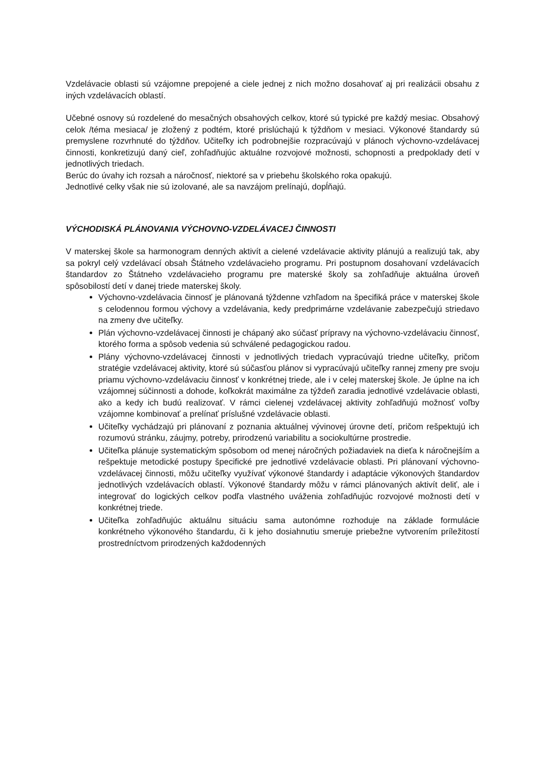Vzdelávacie oblasti sú vzájomne prepojené a ciele jednej z nich možno dosahovať aj pri realizácii obsahu z iných vzdelávacích oblastí.
Učebné osnovy sú rozdelené do mesačných obsahových celkov, ktoré sú typické pre každý mesiac. Obsahový celok /téma mesiaca/ je zložený z podtém, ktoré prislúchajú k týždňom v mesiaci. Výkonové štandardy sú premyslene rozvrhnuté do týždňov. Učiteľky ich podrobnejšie rozpracúvajú v plánoch výchovno-vzdelávacej činnosti, konkretizujú daný cieľ, zohľadňujúc aktuálne rozvojové možnosti, schopnosti a predpoklady detí v jednotlivých triedach.
Berúc do úvahy ich rozsah a náročnosť, niektoré sa v priebehu školského roka opakujú.
Jednotlivé celky však nie sú izolované, ale sa navzájom prelínajú, dopĺňajú.
VÝCHODISKÁ PLÁNOVANIA VÝCHOVNO-VZDELÁVACEJ ČINNOSTI
V materskej škole sa harmonogram denných aktivít a cielené vzdelávacie aktivity plánujú a realizujú tak, aby sa pokryl celý vzdelávací obsah Štátneho vzdelávacieho programu. Pri postupnom dosahovaní vzdelávacích štandardov zo Štátneho vzdelávacieho programu pre materské školy sa zohľadňuje aktuálna úroveň spôsobilostí detí v danej triede materskej školy.
Výchovno-vzdelávacia činnosť je plánovaná týždenne vzhľadom na špecifiká práce v materskej škole s celodennou formou výchovy a vzdelávania, kedy predprimárne vzdelávanie zabezpečujú striedavo na zmeny dve učiteľky.
Plán výchovno-vzdelávacej činnosti je chápaný ako súčasť prípravy na výchovno-vzdelávaciu činnosť, ktorého forma a spôsob vedenia sú schválené pedagogickou radou.
Plány výchovno-vzdelávacej činnosti v jednotlivých triedach vypracúvajú triedne učiteľky, pričom stratégie vzdelávacej aktivity, ktoré sú súčasťou plánov si vypracúvajú učiteľky rannej zmeny pre svoju priamu výchovno-vzdelávaciu činnosť v konkrétnej triede, ale i v celej materskej škole. Je úplne na ich vzájomnej súčinnosti a dohode, koľkokrát maximálne za týždeň zaradia jednotlivé vzdelávacie oblasti, ako a kedy ich budú realizovať. V rámci cielenej vzdelávacej aktivity zohľadňujú možnosť voľby vzájomne kombinovať a prelínať príslušné vzdelávacie oblasti.
Učiteľky vychádzajú pri plánovaní z poznania aktuálnej vývinovej úrovne detí, pričom rešpektujú ich rozumovú stránku, záujmy, potreby, prirodzenú variabilitu a sociokultúrne prostredie.
Učiteľka plánuje systematickým spôsobom od menej náročných požiadaviek na dieťa k náročnejším a rešpektuje metodické postupy špecifické pre jednotlivé vzdelávacie oblasti. Pri plánovaní výchovno-vzdelávacej činnosti, môžu učiteľky využívať výkonové štandardy i adaptácie výkonových štandardov jednotlivých vzdelávacích oblastí. Výkonové štandardy môžu v rámci plánovaných aktivít deliť, ale i integrovať do logických celkov podľa vlastného uváženia zohľadňujúc rozvojové možnosti detí v konkrétnej triede.
Učiteľka zohľadňujúc aktuálnu situáciu sama autonómne rozhoduje na základe formulácie konkrétneho výkonového štandardu, či k jeho dosiahnutiu smeruje priebežne vytvorením príležitostí prostredníctvom prirodzených každodenných